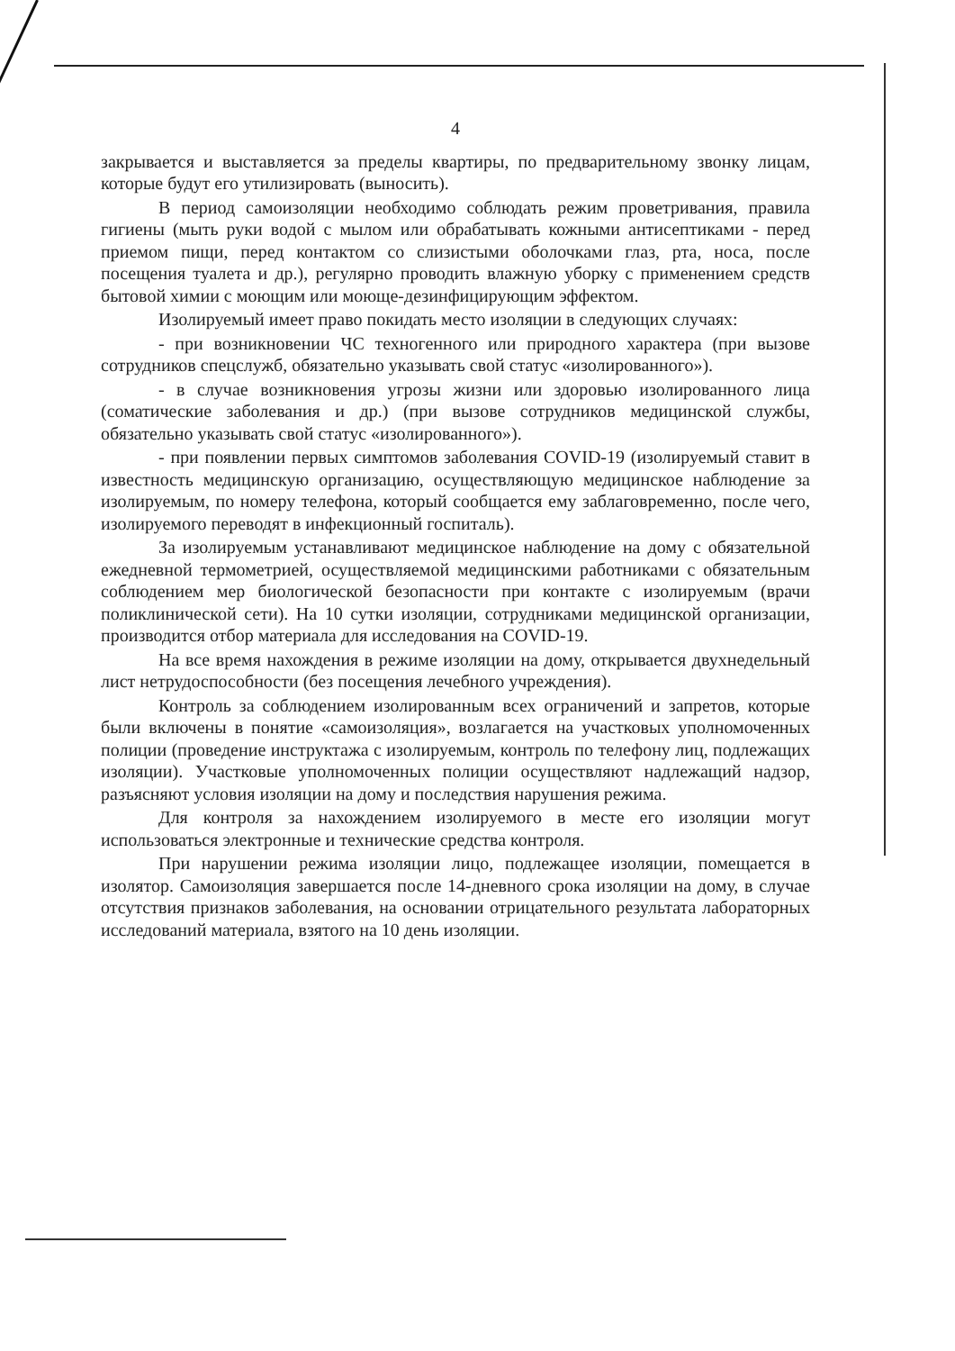4
закрывается и выставляется за пределы квартиры, по предварительному звонку лицам, которые будут его утилизировать (выносить).
В период самоизоляции необходимо соблюдать режим проветривания, правила гигиены (мыть руки водой с мылом или обрабатывать кожными антисептиками - перед приемом пищи, перед контактом со слизистыми оболочками глаз, рта, носа, после посещения туалета и др.), регулярно проводить влажную уборку с применением средств бытовой химии с моющим или моюще-дезинфицирующим эффектом.
Изолируемый имеет право покидать место изоляции в следующих случаях:
- при возникновении ЧС техногенного или природного характера (при вызове сотрудников спецслужб, обязательно указывать свой статус «изолированного»).
- в случае возникновения угрозы жизни или здоровью изолированного лица (соматические заболевания и др.) (при вызове сотрудников медицинской службы, обязательно указывать свой статус «изолированного»).
- при появлении первых симптомов заболевания COVID-19 (изолируемый ставит в известность медицинскую организацию, осуществляющую медицинское наблюдение за изолируемым, по номеру телефона, который сообщается ему заблаговременно, после чего, изолируемого переводят в инфекционный госпиталь).
За изолируемым устанавливают медицинское наблюдение на дому с обязательной ежедневной термометрией, осуществляемой медицинскими работниками с обязательным соблюдением мер биологической безопасности при контакте с изолируемым (врачи поликлинической сети). На 10 сутки изоляции, сотрудниками медицинской организации, производится отбор материала для исследования на COVID-19.
На все время нахождения в режиме изоляции на дому, открывается двухнедельный лист нетрудоспособности (без посещения лечебного учреждения).
Контроль за соблюдением изолированным всех ограничений и запретов, которые были включены в понятие «самоизоляция», возлагается на участковых уполномоченных полиции (проведение инструктажа с изолируемым, контроль по телефону лиц, подлежащих изоляции). Участковые уполномоченных полиции осуществляют надлежащий надзор, разъясняют условия изоляции на дому и последствия нарушения режима.
Для контроля за нахождением изолируемого в месте его изоляции могут использоваться электронные и технические средства контроля.
При нарушении режима изоляции лицо, подлежащее изоляции, помещается в изолятор. Самоизоляция завершается после 14-дневного срока изоляции на дому, в случае отсутствия признаков заболевания, на основании отрицательного результата лабораторных исследований материала, взятого на 10 день изоляции.